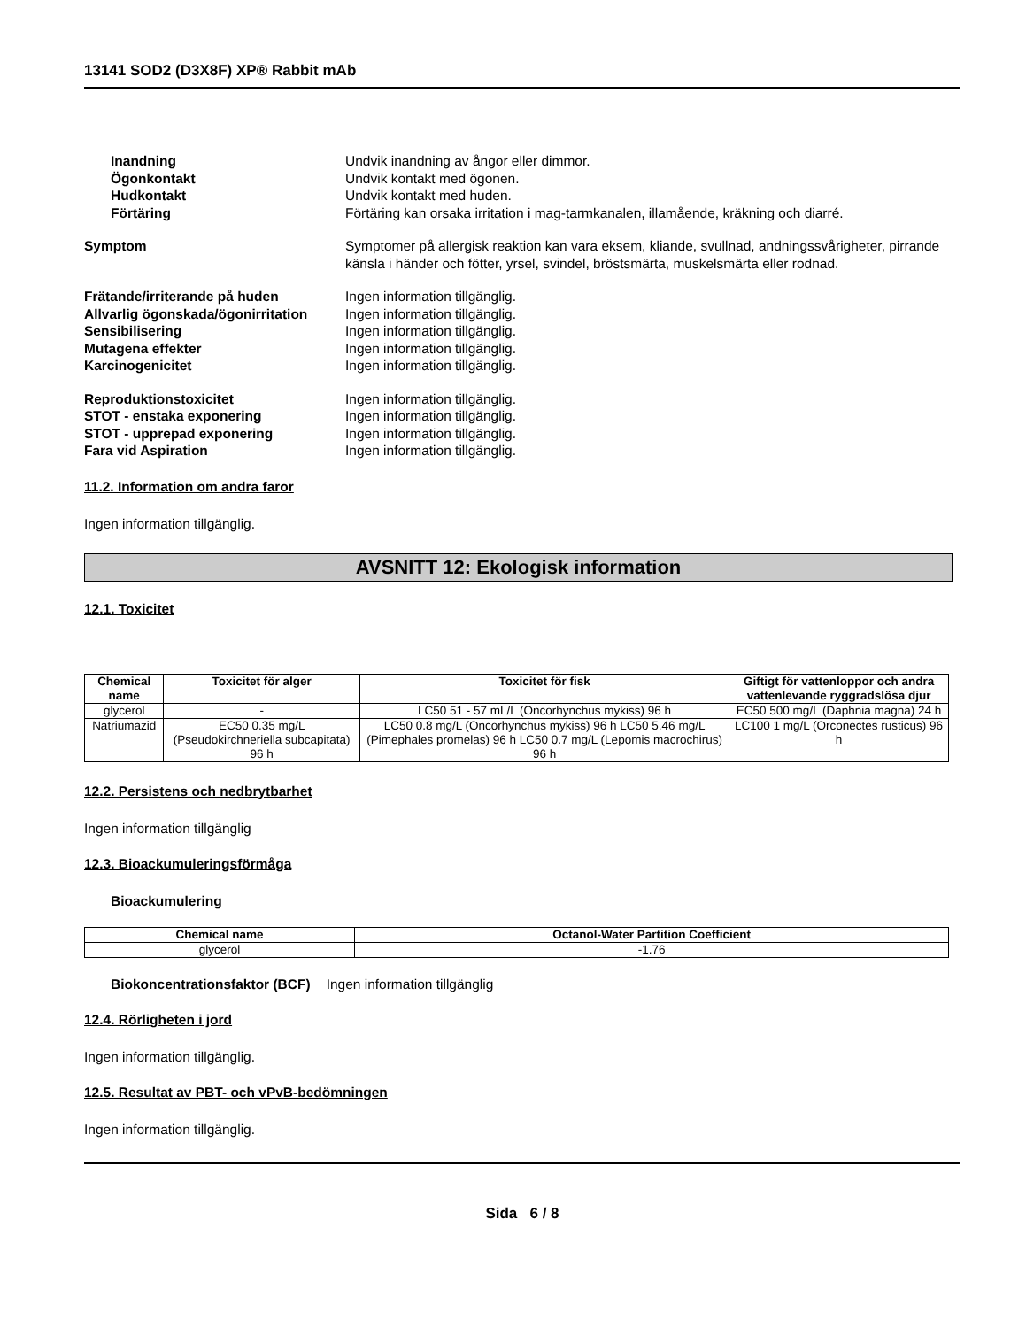13141 SOD2 (D3X8F) XP® Rabbit mAb
Inandning Undvik inandning av ångor eller dimmor.
Ögonkontakt Undvik kontakt med ögonen.
Hudkontakt Undvik kontakt med huden.
Förtäring Förtäring kan orsaka irritation i mag-tarmkanalen, illamående, kräkning och diarré.
Symptom Symptomer på allergisk reaktion kan vara eksem, kliande, svullnad, andningssvårigheter, pirrande känsla i händer och fötter, yrsel, svindel, bröstsmärta, muskelsmärta eller rodnad.
Frätande/irriterande på huden Ingen information tillgänglig.
Allvarlig ögonskada/ögonirritation
Ingen information tillgänglig.
Sensibilisering Ingen information tillgänglig.
Mutagena effekter Ingen information tillgänglig.
Karcinogenicitet Ingen information tillgänglig.
Reproduktionstoxicitet Ingen information tillgänglig.
STOT - enstaka exponering Ingen information tillgänglig.
STOT - upprepad exponering Ingen information tillgänglig.
Fara vid Aspiration Ingen information tillgänglig.
11.2. Information om andra faror
Ingen information tillgänglig.
AVSNITT 12: Ekologisk information
12.1. Toxicitet
| Chemical name | Toxicitet för alger | Toxicitet för fisk | Giftigt för vattenloppor och andra vattenlevande ryggradslösa djur |
| --- | --- | --- | --- |
| glycerol | - | LC50 51 - 57 mL/L (Oncorhynchus mykiss) 96 h | EC50 500 mg/L (Daphnia magna) 24 h |
| Natriumazid | EC50 0.35 mg/L (Pseudokirchneriella subcapitata) 96 h | LC50 0.8 mg/L (Oncorhynchus mykiss) 96 h LC50 5.46 mg/L (Pimephales promelas) 96 h LC50 0.7 mg/L (Lepomis macrochirus) 96 h | LC100 1 mg/L (Orconectes rusticus) 96 h |
12.2. Persistens och nedbrytbarhet
Ingen information tillgänglig
12.3. Bioackumuleringsförmåga
Bioackumulering
| Chemical name | Octanol-Water Partition Coefficient |
| --- | --- |
| glycerol | -1.76 |
Biokoncentrationsfaktor (BCF) Ingen information tillgänglig
12.4. Rörligheten i jord
Ingen information tillgänglig.
12.5. Resultat av PBT- och vPvB-bedömningen
Ingen information tillgänglig.
Sida 6 / 8